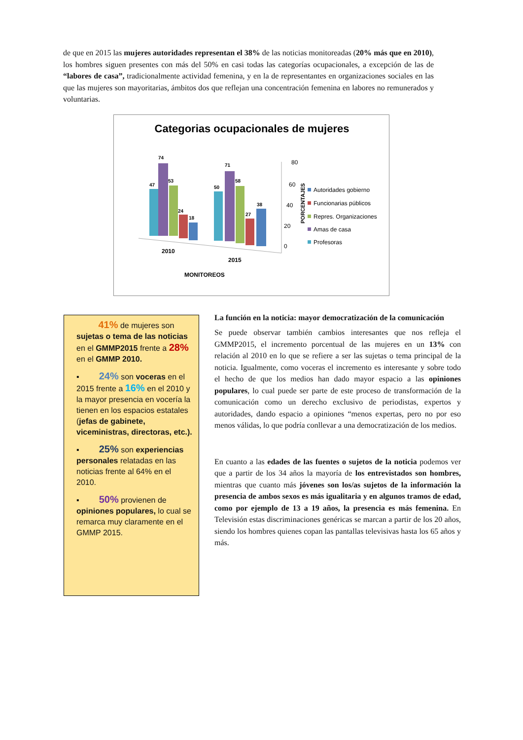de que en 2015 las mujeres autoridades representan el 38% de las noticias monitoreadas (20% más que en 2010), los hombres siguen presentes con más del 50% en casi todas las categorías ocupacionales, a excepción de las de “labores de casa”, tradicionalmente actividad femenina, y en la de representantes en organizaciones sociales en las que las mujeres son mayoritarias, ámbitos dos que reflejan una concentración femenina en labores no remunerados y voluntarias.
Categorias ocupacionales de mujeres
80
60
40
20
0
PORCENTAJES
47
74
53
24
18
50
71
58
27
38
2010
2015
MONITOREOS
Autoridades gobierno
Funcionarias públicos
Repres. Organizaciones
Amas de casa
Profesoras
41% de mujeres son sujetas o tema de las noticias en el GMMP2015 frente a 28% en el GMMP 2010.
▪ 24% son voceras en el 2015 frente a 16% en el 2010 y la mayor presencia en vocería la tienen en los espacios estatales (jefas de gabinete, viceministras, directoras, etc.).
▪ 25% son experiencias personales relatadas en las noticias frente al 64% en el 2010.
▪ 50% provienen de opiniones populares, lo cual se remarca muy claramente en el GMMP 2015.
La función en la noticia: mayor democratización de la comunicación
Se puede observar también cambios interesantes que nos refleja el GMMP2015, el incremento porcentual de las mujeres en un 13% con relación al 2010 en lo que se refiere a ser las sujetas o tema principal de la noticia. Igualmente, como voceras el incremento es interesante y sobre todo el hecho de que los medios han dado mayor espacio a las opiniones populares, lo cual puede ser parte de este proceso de transformación de la comunicación como un derecho exclusivo de periodistas, expertos y autoridades, dando espacio a opiniones “menos expertas, pero no por eso menos válidas, lo que podría conllevar a una democratización de los medios.
En cuanto a las edades de las fuentes o sujetos de la noticia podemos ver que a partir de los 34 años la mayoría de los entrevistados son hombres, mientras que cuanto más jóvenes son los/as sujetos de la información la presencia de ambos sexos es más igualitaria y en algunos tramos de edad, como por ejemplo de 13 a 19 años, la presencia es más femenina. En Televisión estas discriminaciones genéricas se marcan a partir de los 20 años, siendo los hombres quienes copan las pantallas televisivas hasta los 65 años y más.